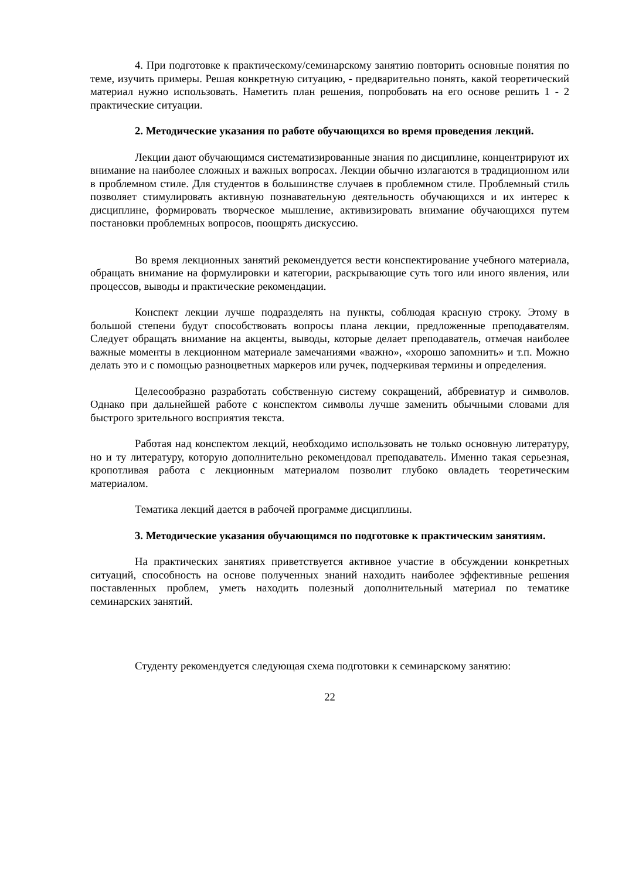4. При подготовке к практическому/семинарскому занятию повторить основные понятия по теме, изучить примеры. Решая конкретную ситуацию, - предварительно понять, какой теоретический материал нужно использовать. Наметить план решения, попробовать на его основе решить 1 - 2 практические ситуации.
2. Методические указания по работе обучающихся во время проведения лекций.
Лекции дают обучающимся систематизированные знания по дисциплине, концентрируют их внимание на наиболее сложных и важных вопросах. Лекции обычно излагаются в традиционном или в проблемном стиле. Для студентов в большинстве случаев в проблемном стиле. Проблемный стиль позволяет стимулировать активную познавательную деятельность обучающихся и их интерес к дисциплине, формировать творческое мышление, активизировать внимание обучающихся путем постановки проблемных вопросов, поощрять дискуссию.
Во время лекционных занятий рекомендуется вести конспектирование учебного материала, обращать внимание на формулировки и категории, раскрывающие суть того или иного явления, или процессов, выводы и практические рекомендации.
Конспект лекции лучше подразделять на пункты, соблюдая красную строку. Этому в большой степени будут способствовать вопросы плана лекции, предложенные преподавателям. Следует обращать внимание на акценты, выводы, которые делает преподаватель, отмечая наиболее важные моменты в лекционном материале замечаниями «важно», «хорошо запомнить» и т.п. Можно делать это и с помощью разноцветных маркеров или ручек, подчеркивая термины и определения.
Целесообразно разработать собственную систему сокращений, аббревиатур и символов. Однако при дальнейшей работе с конспектом символы лучше заменить обычными словами для быстрого зрительного восприятия текста.
Работая над конспектом лекций, необходимо использовать не только основную литературу, но и ту литературу, которую дополнительно рекомендовал преподаватель. Именно такая серьезная, кропотливая работа с лекционным материалом позволит глубоко овладеть теоретическим материалом.
Тематика лекций дается в рабочей программе дисциплины.
3. Методические указания обучающимся по подготовке к практическим занятиям.
На практических занятиях приветствуется активное участие в обсуждении конкретных ситуаций, способность на основе полученных знаний находить наиболее эффективные решения поставленных проблем, уметь находить полезный дополнительный материал по тематике семинарских занятий.
Студенту рекомендуется следующая схема подготовки к семинарскому занятию:
22